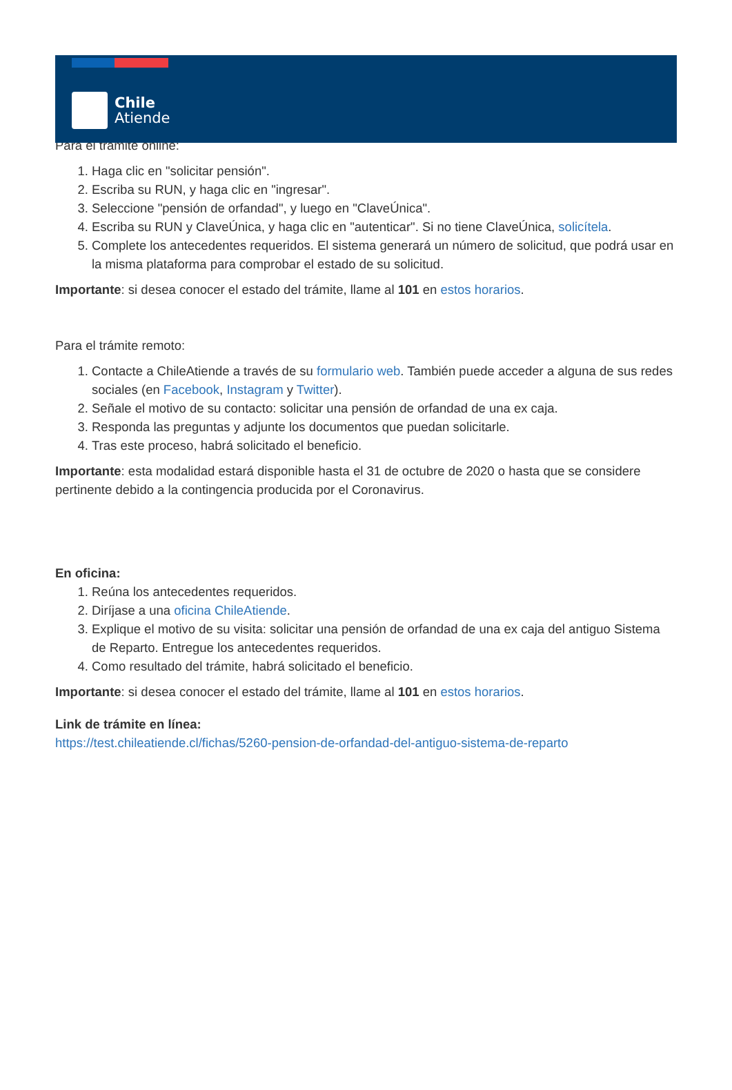Chile
Atiende
Para el trámite online:
1. Haga clic en "solicitar pensión".
2. Escriba su RUN, y haga clic en "ingresar".
3. Seleccione "pensión de orfandad", y luego en "ClaveÚnica".
4. Escriba su RUN y ClaveÚnica, y haga clic en "autenticar". Si no tiene ClaveÚnica, solicítela.
5. Complete los antecedentes requeridos. El sistema generará un número de solicitud, que podrá usar en la misma plataforma para comprobar el estado de su solicitud.
Importante: si desea conocer el estado del trámite, llame al 101 en estos horarios.
Para el trámite remoto:
1. Contacte a ChileAtiende a través de su formulario web. También puede acceder a alguna de sus redes sociales (en Facebook, Instagram y Twitter).
2. Señale el motivo de su contacto: solicitar una pensión de orfandad de una ex caja.
3. Responda las preguntas y adjunte los documentos que puedan solicitarle.
4. Tras este proceso, habrá solicitado el beneficio.
Importante: esta modalidad estará disponible hasta el 31 de octubre de 2020 o hasta que se considere pertinente debido a la contingencia producida por el Coronavirus.
En oficina:
1. Reúna los antecedentes requeridos.
2. Diríjase a una oficina ChileAtiende.
3. Explique el motivo de su visita: solicitar una pensión de orfandad de una ex caja del antiguo Sistema de Reparto. Entregue los antecedentes requeridos.
4. Como resultado del trámite, habrá solicitado el beneficio.
Importante: si desea conocer el estado del trámite, llame al 101 en estos horarios.
Link de trámite en línea:
https://test.chileatiende.cl/fichas/5260-pension-de-orfandad-del-antiguo-sistema-de-reparto